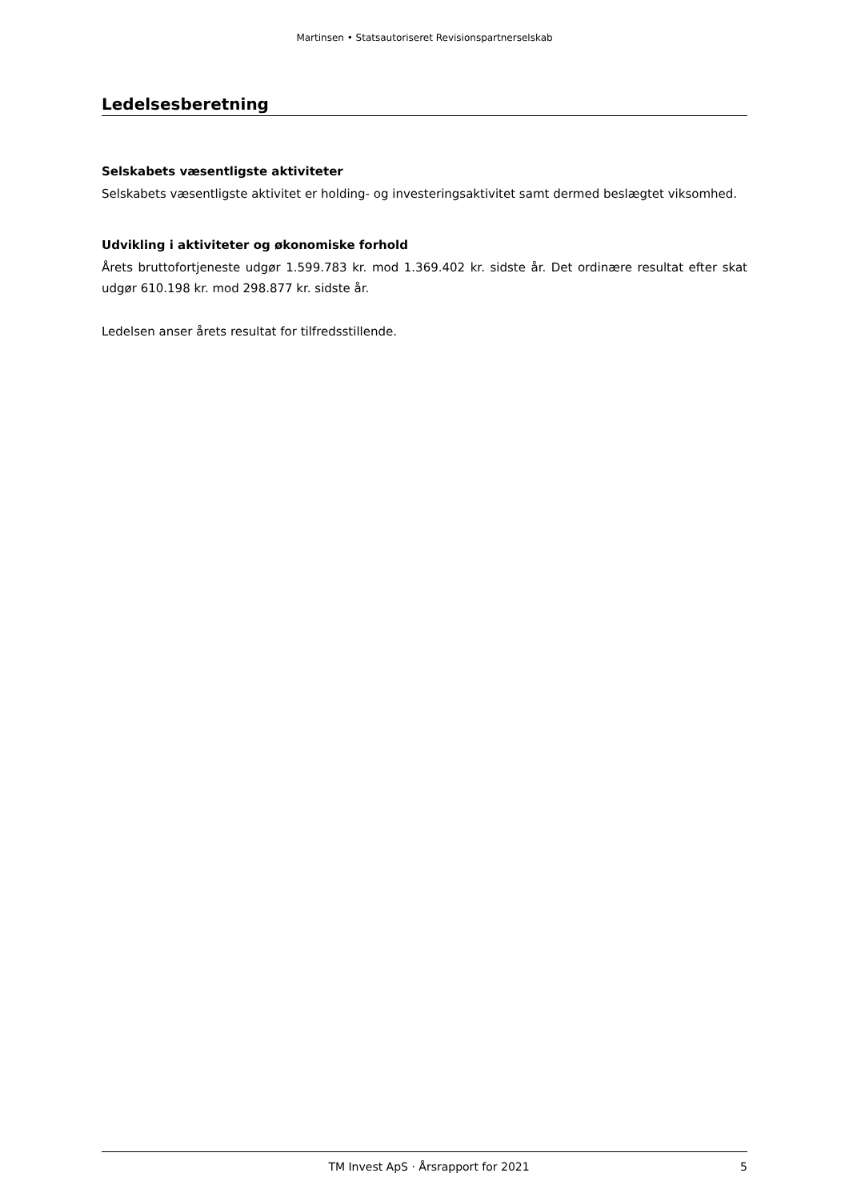Martinsen • Statsautoriseret Revisionspartnerselskab
Ledelsesberetning
Selskabets væsentligste aktiviteter
Selskabets væsentligste aktivitet er holding- og investeringsaktivitet samt dermed beslægtet viksomhed.
Udvikling i aktiviteter og økonomiske forhold
Årets bruttofortjeneste udgør 1.599.783 kr. mod 1.369.402 kr. sidste år. Det ordinære resultat efter skat udgør 610.198 kr. mod 298.877 kr. sidste år.
Ledelsen anser årets resultat for tilfredsstillende.
TM Invest ApS · Årsrapport for 2021 5